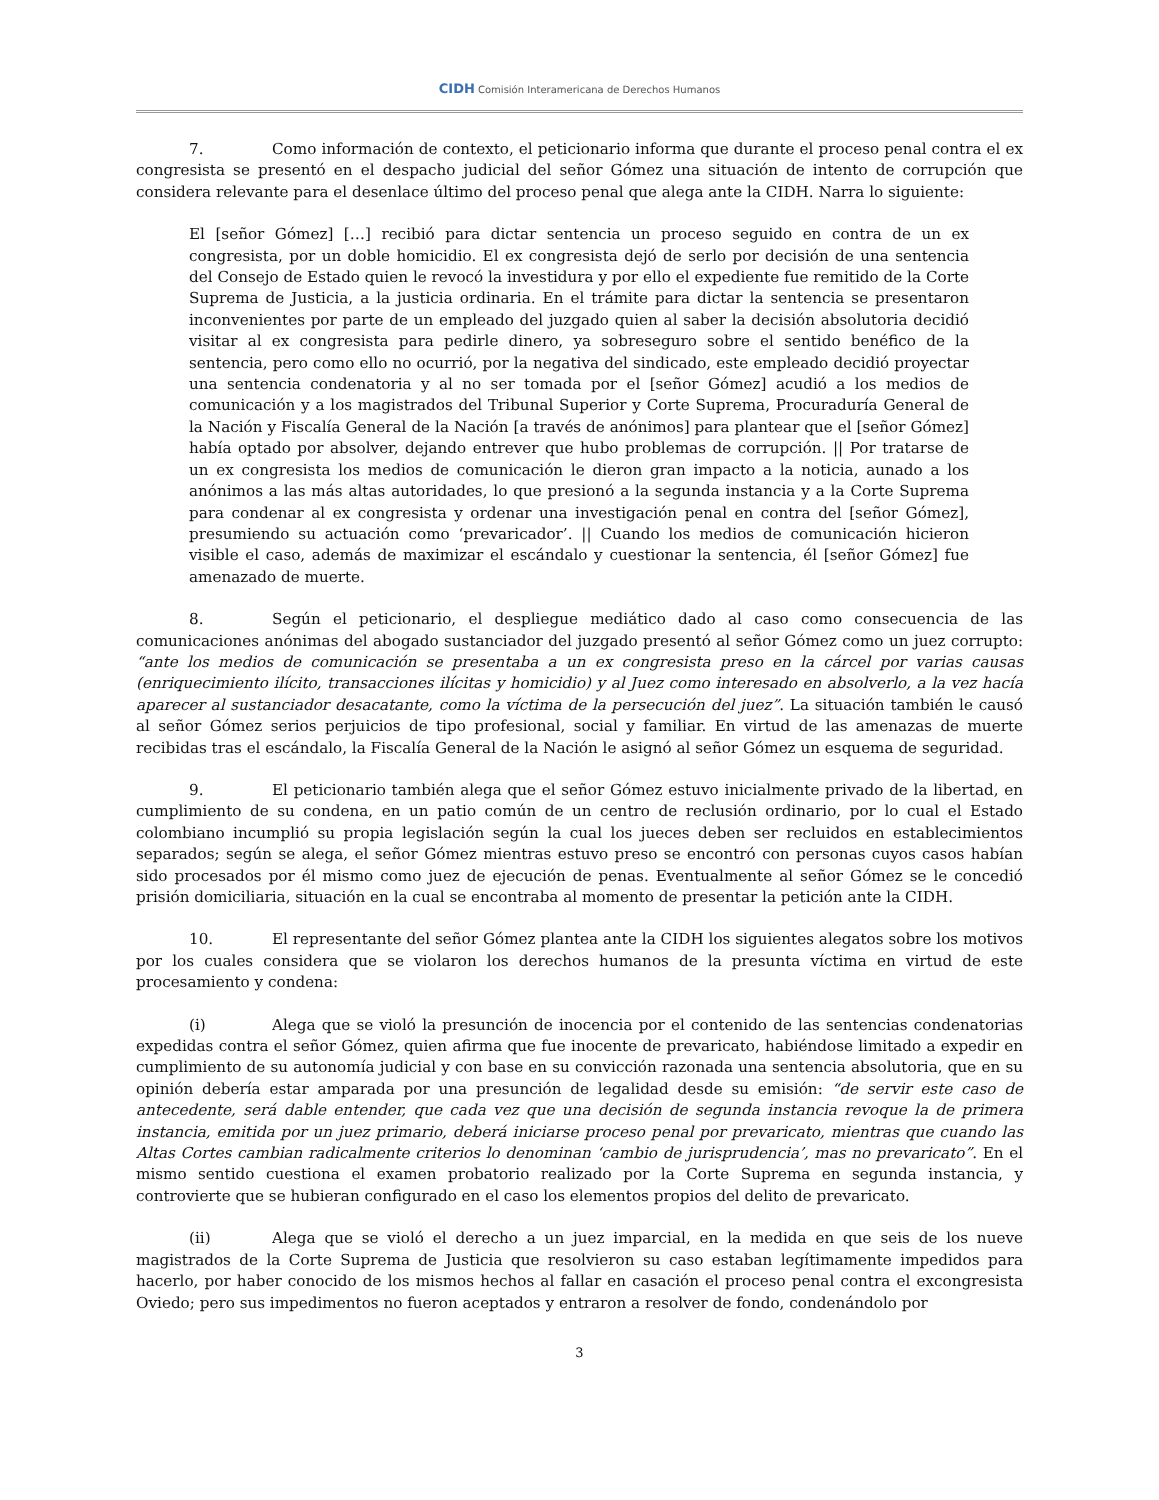CIDH Comisión Interamericana de Derechos Humanos
7. Como información de contexto, el peticionario informa que durante el proceso penal contra el ex congresista se presentó en el despacho judicial del señor Gómez una situación de intento de corrupción que considera relevante para el desenlace último del proceso penal que alega ante la CIDH. Narra lo siguiente:
El [señor Gómez] […] recibió para dictar sentencia un proceso seguido en contra de un ex congresista, por un doble homicidio. El ex congresista dejó de serlo por decisión de una sentencia del Consejo de Estado quien le revocó la investidura y por ello el expediente fue remitido de la Corte Suprema de Justicia, a la justicia ordinaria. En el trámite para dictar la sentencia se presentaron inconvenientes por parte de un empleado del juzgado quien al saber la decisión absolutoria decidió visitar al ex congresista para pedirle dinero, ya sobreseguro sobre el sentido benéfico de la sentencia, pero como ello no ocurrió, por la negativa del sindicado, este empleado decidió proyectar una sentencia condenatoria y al no ser tomada por el [señor Gómez] acudió a los medios de comunicación y a los magistrados del Tribunal Superior y Corte Suprema, Procuraduría General de la Nación y Fiscalía General de la Nación [a través de anónimos] para plantear que el [señor Gómez] había optado por absolver, dejando entrever que hubo problemas de corrupción. || Por tratarse de un ex congresista los medios de comunicación le dieron gran impacto a la noticia, aunado a los anónimos a las más altas autoridades, lo que presionó a la segunda instancia y a la Corte Suprema para condenar al ex congresista y ordenar una investigación penal en contra del [señor Gómez], presumiendo su actuación como ‘prevaricador’. || Cuando los medios de comunicación hicieron visible el caso, además de maximizar el escándalo y cuestionar la sentencia, él [señor Gómez] fue amenazado de muerte.
8. Según el peticionario, el despliegue mediático dado al caso como consecuencia de las comunicaciones anónimas del abogado sustanciador del juzgado presentó al señor Gómez como un juez corrupto: “ante los medios de comunicación se presentaba a un ex congresista preso en la cárcel por varias causas (enriquecimiento ilícito, transacciones ilícitas y homicidio) y al Juez como interesado en absolverlo, a la vez hacía aparecer al sustanciador desacatante, como la víctima de la persecución del juez”. La situación también le causó al señor Gómez serios perjuicios de tipo profesional, social y familiar. En virtud de las amenazas de muerte recibidas tras el escándalo, la Fiscalía General de la Nación le asignó al señor Gómez un esquema de seguridad.
9. El peticionario también alega que el señor Gómez estuvo inicialmente privado de la libertad, en cumplimiento de su condena, en un patio común de un centro de reclusión ordinario, por lo cual el Estado colombiano incumplió su propia legislación según la cual los jueces deben ser recluidos en establecimientos separados; según se alega, el señor Gómez mientras estuvo preso se encontró con personas cuyos casos habían sido procesados por él mismo como juez de ejecución de penas. Eventualmente al señor Gómez se le concedió prisión domiciliaria, situación en la cual se encontraba al momento de presentar la petición ante la CIDH.
10. El representante del señor Gómez plantea ante la CIDH los siguientes alegatos sobre los motivos por los cuales considera que se violaron los derechos humanos de la presunta víctima en virtud de este procesamiento y condena:
(i) Alega que se violó la presunción de inocencia por el contenido de las sentencias condenatorias expedidas contra el señor Gómez, quien afirma que fue inocente de prevaricato, habiéndose limitado a expedir en cumplimiento de su autonomía judicial y con base en su convicción razonada una sentencia absolutoria, que en su opinión debería estar amparada por una presunción de legalidad desde su emisión: “de servir este caso de antecedente, será dable entender, que cada vez que una decisión de segunda instancia revoque la de primera instancia, emitida por un juez primario, deberá iniciarse proceso penal por prevaricato, mientras que cuando las Altas Cortes cambian radicalmente criterios lo denominan ‘cambio de jurisprudencia’, mas no prevaricato”. En el mismo sentido cuestiona el examen probatorio realizado por la Corte Suprema en segunda instancia, y controvierte que se hubieran configurado en el caso los elementos propios del delito de prevaricato.
(ii) Alega que se violó el derecho a un juez imparcial, en la medida en que seis de los nueve magistrados de la Corte Suprema de Justicia que resolvieron su caso estaban legítimamente impedidos para hacerlo, por haber conocido de los mismos hechos al fallar en casación el proceso penal contra el excongresista Oviedo; pero sus impedimentos no fueron aceptados y entraron a resolver de fondo, condenándolo por
3